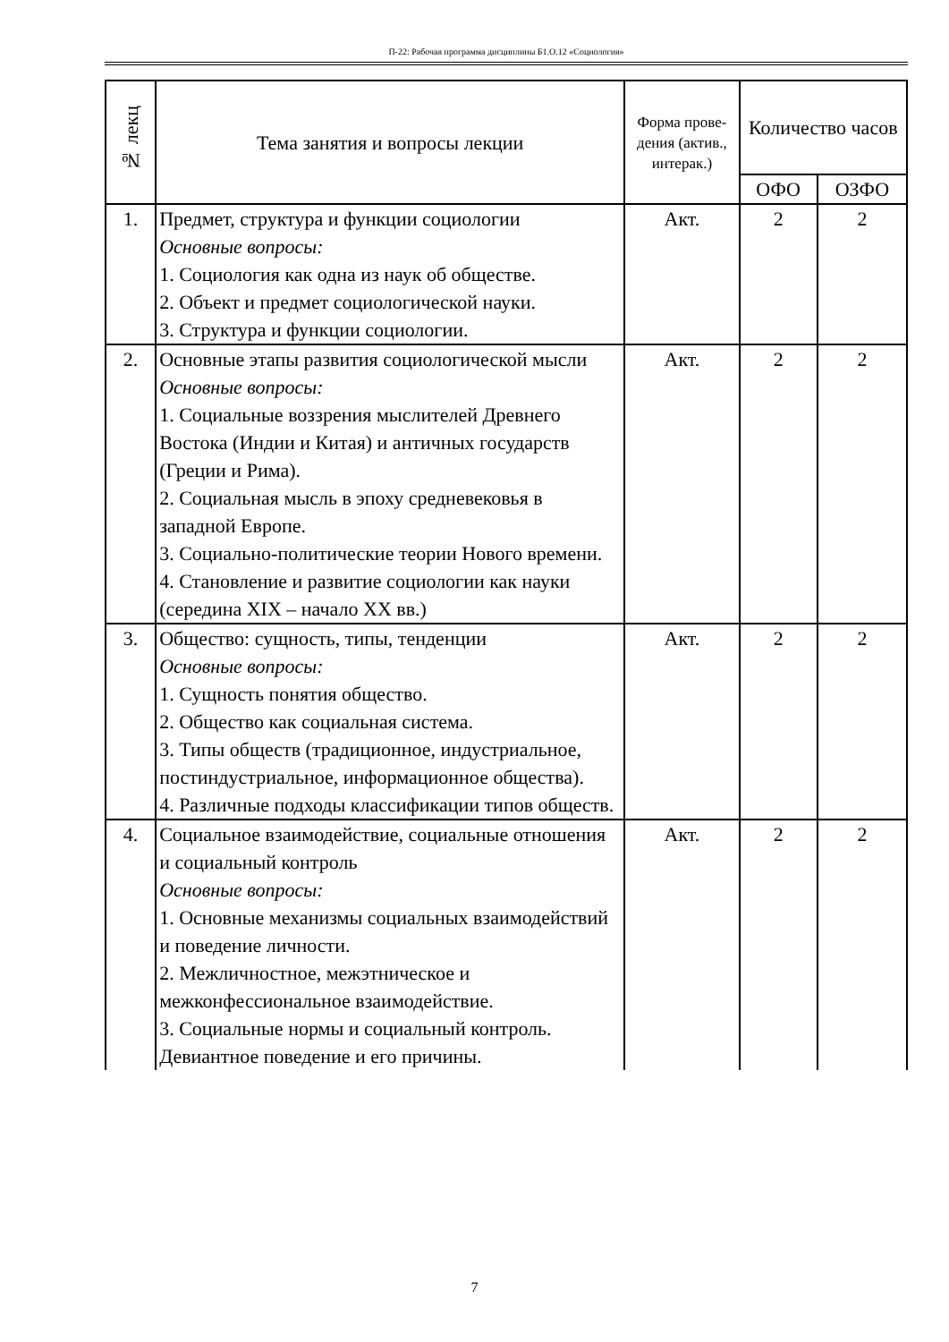П-22: Рабочая программа дисциплины Б1.О.12 «Социология»
| № лекц | Тема занятия и вопросы лекции | Форма прове-дения (актив., интерак.) | Количество часов | |
| --- | --- | --- | --- | --- |
| | | | ОФО | ОЗФО |
| 1. | Предмет, структура и функции социологии Основные вопросы: 1. Социология как одна из наук об обществе. 2. Объект и предмет социологической науки. 3. Структура и функции социологии. | Акт. | 2 | 2 |
| 2. | Основные этапы развития социологической мысли Основные вопросы: 1. Социальные воззрения мыслителей Древнего Востока (Индии и Китая) и античных государств (Греции и Рима). 2. Социальная мысль в эпоху средневековья в западной Европе. 3. Социально-политические теории Нового времени. 4. Становление и развитие социологии как науки (середина XIX – начало XX вв.) | Акт. | 2 | 2 |
| 3. | Общество: сущность, типы, тенденции Основные вопросы: 1. Сущность понятия общество. 2. Общество как социальная система. 3. Типы обществ (традиционное, индустриальное, постиндустриальное, информационное общества). 4. Различные подходы классификации типов обществ. | Акт. | 2 | 2 |
| 4. | Социальное взаимодействие, социальные отношения и социальный контроль Основные вопросы: 1. Основные механизмы социальных взаимодействий и поведение личности. 2. Межличностное, межэтническое и межконфессиональное взаимодействие. 3. Социальные нормы и социальный контроль. Девиантное поведение и его причины. | Акт. | 2 | 2 |
7